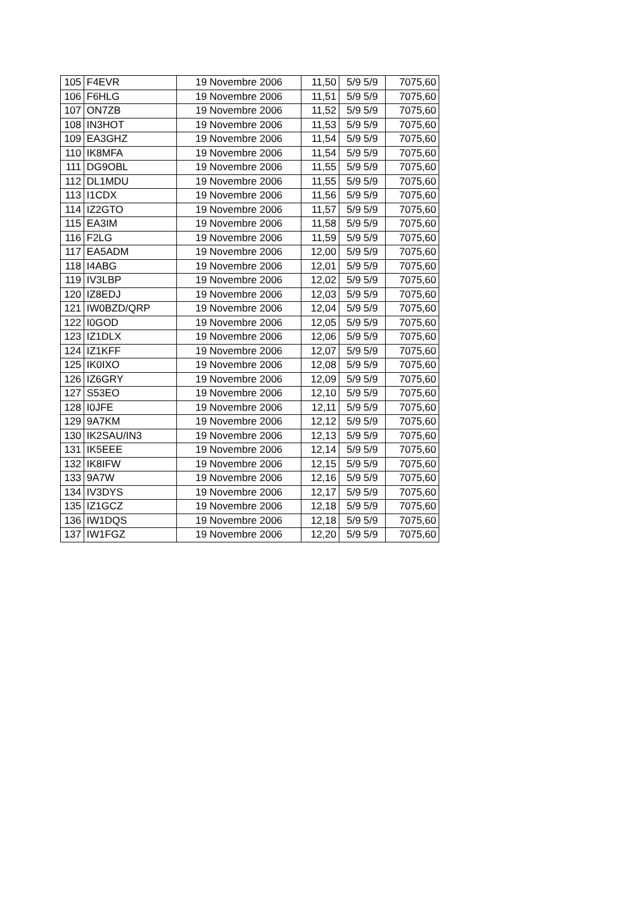| 105 | F4EVR | 19 Novembre 2006 | 11,50 | 5/9 5/9 | 7075,60 |
| 106 | F6HLG | 19 Novembre 2006 | 11,51 | 5/9 5/9 | 7075,60 |
| 107 | ON7ZB | 19 Novembre 2006 | 11,52 | 5/9 5/9 | 7075,60 |
| 108 | IN3HOT | 19 Novembre 2006 | 11,53 | 5/9 5/9 | 7075,60 |
| 109 | EA3GHZ | 19 Novembre 2006 | 11,54 | 5/9 5/9 | 7075,60 |
| 110 | IK8MFA | 19 Novembre 2006 | 11,54 | 5/9 5/9 | 7075,60 |
| 111 | DG9OBL | 19 Novembre 2006 | 11,55 | 5/9 5/9 | 7075,60 |
| 112 | DL1MDU | 19 Novembre 2006 | 11,55 | 5/9 5/9 | 7075,60 |
| 113 | I1CDX | 19 Novembre 2006 | 11,56 | 5/9 5/9 | 7075,60 |
| 114 | IZ2GTO | 19 Novembre 2006 | 11,57 | 5/9 5/9 | 7075,60 |
| 115 | EA3IM | 19 Novembre 2006 | 11,58 | 5/9 5/9 | 7075,60 |
| 116 | F2LG | 19 Novembre 2006 | 11,59 | 5/9 5/9 | 7075,60 |
| 117 | EA5ADM | 19 Novembre 2006 | 12,00 | 5/9 5/9 | 7075,60 |
| 118 | I4ABG | 19 Novembre 2006 | 12,01 | 5/9 5/9 | 7075,60 |
| 119 | IV3LBP | 19 Novembre 2006 | 12,02 | 5/9 5/9 | 7075,60 |
| 120 | IZ8EDJ | 19 Novembre 2006 | 12,03 | 5/9 5/9 | 7075,60 |
| 121 | IW0BZD/QRP | 19 Novembre 2006 | 12,04 | 5/9 5/9 | 7075,60 |
| 122 | I0GOD | 19 Novembre 2006 | 12,05 | 5/9 5/9 | 7075,60 |
| 123 | IZ1DLX | 19 Novembre 2006 | 12,06 | 5/9 5/9 | 7075,60 |
| 124 | IZ1KFF | 19 Novembre 2006 | 12,07 | 5/9 5/9 | 7075,60 |
| 125 | IK0IXO | 19 Novembre 2006 | 12,08 | 5/9 5/9 | 7075,60 |
| 126 | IZ6GRY | 19 Novembre 2006 | 12,09 | 5/9 5/9 | 7075,60 |
| 127 | S53EO | 19 Novembre 2006 | 12,10 | 5/9 5/9 | 7075,60 |
| 128 | I0JFE | 19 Novembre 2006 | 12,11 | 5/9 5/9 | 7075,60 |
| 129 | 9A7KM | 19 Novembre 2006 | 12,12 | 5/9 5/9 | 7075,60 |
| 130 | IK2SAU/IN3 | 19 Novembre 2006 | 12,13 | 5/9 5/9 | 7075,60 |
| 131 | IK5EEE | 19 Novembre 2006 | 12,14 | 5/9 5/9 | 7075,60 |
| 132 | IK8IFW | 19 Novembre 2006 | 12,15 | 5/9 5/9 | 7075,60 |
| 133 | 9A7W | 19 Novembre 2006 | 12,16 | 5/9 5/9 | 7075,60 |
| 134 | IV3DYS | 19 Novembre 2006 | 12,17 | 5/9 5/9 | 7075,60 |
| 135 | IZ1GCZ | 19 Novembre 2006 | 12,18 | 5/9 5/9 | 7075,60 |
| 136 | IW1DQS | 19 Novembre 2006 | 12,18 | 5/9 5/9 | 7075,60 |
| 137 | IW1FGZ | 19 Novembre 2006 | 12,20 | 5/9 5/9 | 7075,60 |